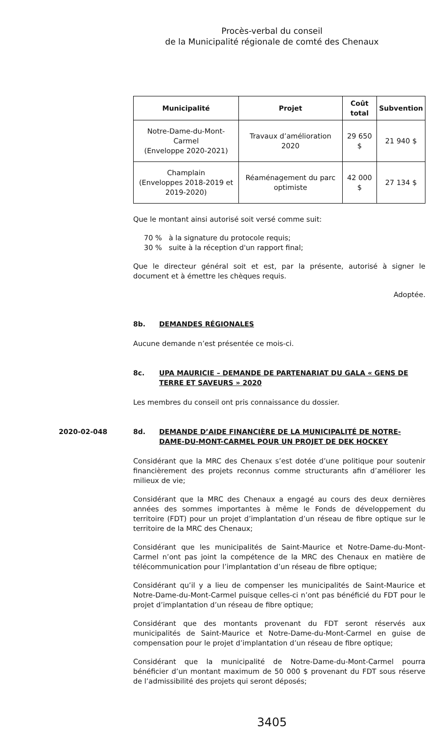Procès-verbal du conseil
de la Municipalité régionale de comté des Chenaux
| Municipalité | Projet | Coût total | Subvention |
| --- | --- | --- | --- |
| Notre-Dame-du-Mont-Carmel (Enveloppe 2020-2021) | Travaux d’amélioration 2020 | 29 650 $ | 21 940 $ |
| Champlain (Enveloppes 2018-2019 et 2019-2020) | Réaménagement du parc optimiste | 42 000 $ | 27 134 $ |
Que le montant ainsi autorisé soit versé comme suit:
70 % à la signature du protocole requis;
30 % suite à la réception d'un rapport final;
Que le directeur général soit et est, par la présente, autorisé à signer le document et à émettre les chèques requis.
Adoptée.
8b. DEMANDES RÉGIONALES
Aucune demande n’est présentée ce mois-ci.
8c. UPA MAURICIE – DEMANDE DE PARTENARIAT DU GALA « GENS DE TERRE ET SAVEURS » 2020
Les membres du conseil ont pris connaissance du dossier.
2020-02-048 8d. DEMANDE D’AIDE FINANCIÈRE DE LA MUNICIPALITÉ DE NOTRE-DAME-DU-MONT-CARMEL POUR UN PROJET DE DEK HOCKEY
Considérant que la MRC des Chenaux s’est dotée d’une politique pour soutenir financièrement des projets reconnus comme structurants afin d’améliorer les milieux de vie;
Considérant que la MRC des Chenaux a engagé au cours des deux dernières années des sommes importantes à même le Fonds de développement du territoire (FDT) pour un projet d’implantation d’un réseau de fibre optique sur le territoire de la MRC des Chenaux;
Considérant que les municipalités de Saint-Maurice et Notre-Dame-du-Mont-Carmel n’ont pas joint la compétence de la MRC des Chenaux en matière de télécommunication pour l’implantation d’un réseau de fibre optique;
Considérant qu’il y a lieu de compenser les municipalités de Saint-Maurice et Notre-Dame-du-Mont-Carmel puisque celles-ci n’ont pas bénéficié du FDT pour le projet d’implantation d’un réseau de fibre optique;
Considérant que des montants provenant du FDT seront réservés aux municipalités de Saint-Maurice et Notre-Dame-du-Mont-Carmel en guise de compensation pour le projet d’implantation d’un réseau de fibre optique;
Considérant que la municipalité de Notre-Dame-du-Mont-Carmel pourra bénéficier d’un montant maximum de 50 000 $ provenant du FDT sous réserve de l’admissibilité des projets qui seront déposés;
3405